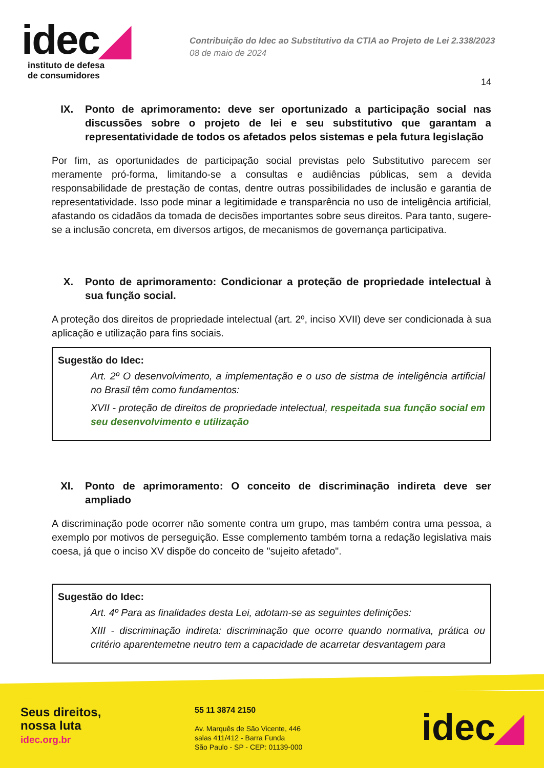idec◢
instituto de defesa
de consumidores
Contribuição do Idec ao Substitutivo da CTIA ao Projeto de Lei 2.338/2023
08 de maio de 2024
14
IX. Ponto de aprimoramento: deve ser oportunizado a participação social nas discussões sobre o projeto de lei e seu substitutivo que garantam a representatividade de todos os afetados pelos sistemas e pela futura legislação
Por fim, as oportunidades de participação social previstas pelo Substitutivo parecem ser meramente pró-forma, limitando-se a consultas e audiências públicas, sem a devida responsabilidade de prestação de contas, dentre outras possibilidades de inclusão e garantia de representatividade. Isso pode minar a legitimidade e transparência no uso de inteligência artificial, afastando os cidadãos da tomada de decisões importantes sobre seus direitos. Para tanto, sugere-se a inclusão concreta, em diversos artigos, de mecanismos de governança participativa.
X. Ponto de aprimoramento: Condicionar a proteção de propriedade intelectual à sua função social.
A proteção dos direitos de propriedade intelectual (art. 2º, inciso XVII) deve ser condicionada à sua aplicação e utilização para fins sociais.
Sugestão do Idec:
Art. 2º O desenvolvimento, a implementação e o uso de sistma de inteligência artificial no Brasil têm como fundamentos:
XVII - proteção de direitos de propriedade intelectual, respeitada sua função social em seu desenvolvimento e utilização
XI. Ponto de aprimoramento: O conceito de discriminação indireta deve ser ampliado
A discriminação pode ocorrer não somente contra um grupo, mas também contra uma pessoa, a exemplo por motivos de perseguição. Esse complemento também torna a redação legislativa mais coesa, já que o inciso XV dispõe do conceito de "sujeito afetado".
Sugestão do Idec:
Art. 4º Para as finalidades desta Lei, adotam-se as seguintes definições:
XIII - discriminação indireta: discriminação que ocorre quando normativa, prática ou critério aparentemetne neutro tem a capacidade de acarretar desvantagem para
Seus direitos,
nossa luta
idec.org.br
55 11 3874 2150
Av. Marquês de São Vicente, 446
salas 411/412 - Barra Funda
São Paulo - SP - CEP: 01139-000
idec◢